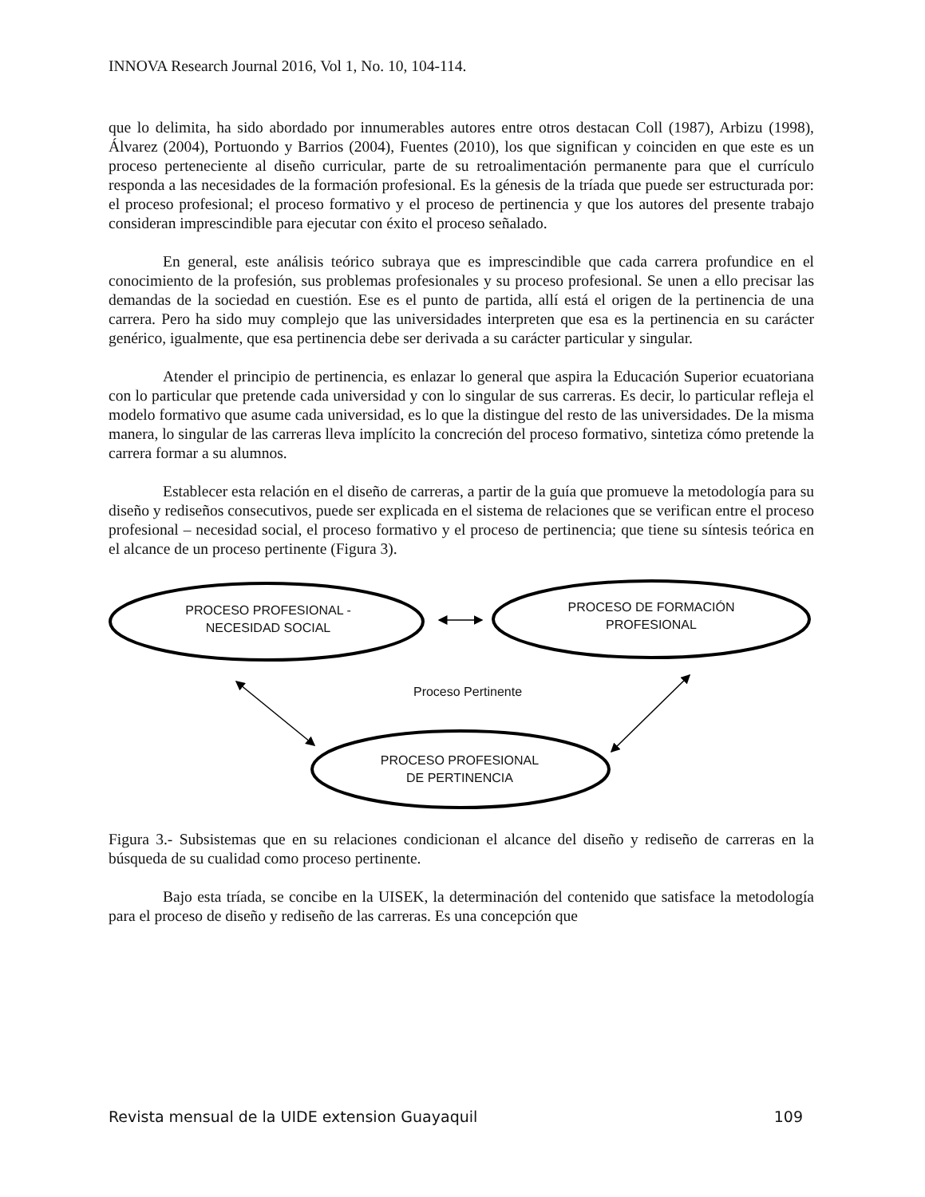INNOVA Research Journal 2016, Vol 1, No. 10, 104-114.
que lo delimita, ha sido abordado por innumerables autores entre otros destacan Coll (1987), Arbizu (1998), Álvarez (2004), Portuondo y Barrios (2004), Fuentes (2010), los que significan y coinciden en que este es un proceso perteneciente al diseño curricular, parte de su retroalimentación permanente para que el currículo responda a las necesidades de la formación profesional. Es la génesis de la tríada que puede ser estructurada por: el proceso profesional; el proceso formativo y el proceso de pertinencia y que los autores del presente trabajo consideran imprescindible para ejecutar con éxito el proceso señalado.
En general, este análisis teórico subraya que es imprescindible que cada carrera profundice en el conocimiento de la profesión, sus problemas profesionales y su proceso profesional. Se unen a ello precisar las demandas de la sociedad en cuestión. Ese es el punto de partida, allí está el origen de la pertinencia de una carrera. Pero ha sido muy complejo que las universidades interpreten que esa es la pertinencia en su carácter genérico, igualmente, que esa pertinencia debe ser derivada a su carácter particular y singular.
Atender el principio de pertinencia, es enlazar lo general que aspira la Educación Superior ecuatoriana con lo particular que pretende cada universidad y con lo singular de sus carreras. Es decir, lo particular refleja el modelo formativo que asume cada universidad, es lo que la distingue del resto de las universidades. De la misma manera, lo singular de las carreras lleva implícito la concreción del proceso formativo, sintetiza cómo pretende la carrera formar a su alumnos.
Establecer esta relación en el diseño de carreras, a partir de la guía que promueve la metodología para su diseño y rediseños consecutivos, puede ser explicada en el sistema de relaciones que se verifican entre el proceso profesional – necesidad social, el proceso formativo y el proceso de pertinencia; que tiene su síntesis teórica en el alcance de un proceso pertinente (Figura 3).
PROCESO PROFESIONAL -
NECESIDAD SOCIAL
PROCESO DE FORMACIÓN
PROFESIONAL
Proceso Pertinente
PROCESO PROFESIONAL
DE PERTINENCIA
Figura 3.- Subsistemas que en su relaciones condicionan el alcance del diseño y rediseño de carreras en la búsqueda de su cualidad como proceso pertinente.
Bajo esta tríada, se concibe en la UISEK, la determinación del contenido que satisface la metodología para el proceso de diseño y rediseño de las carreras. Es una concepción que
Revista mensual de la UIDE extension Guayaquil 109